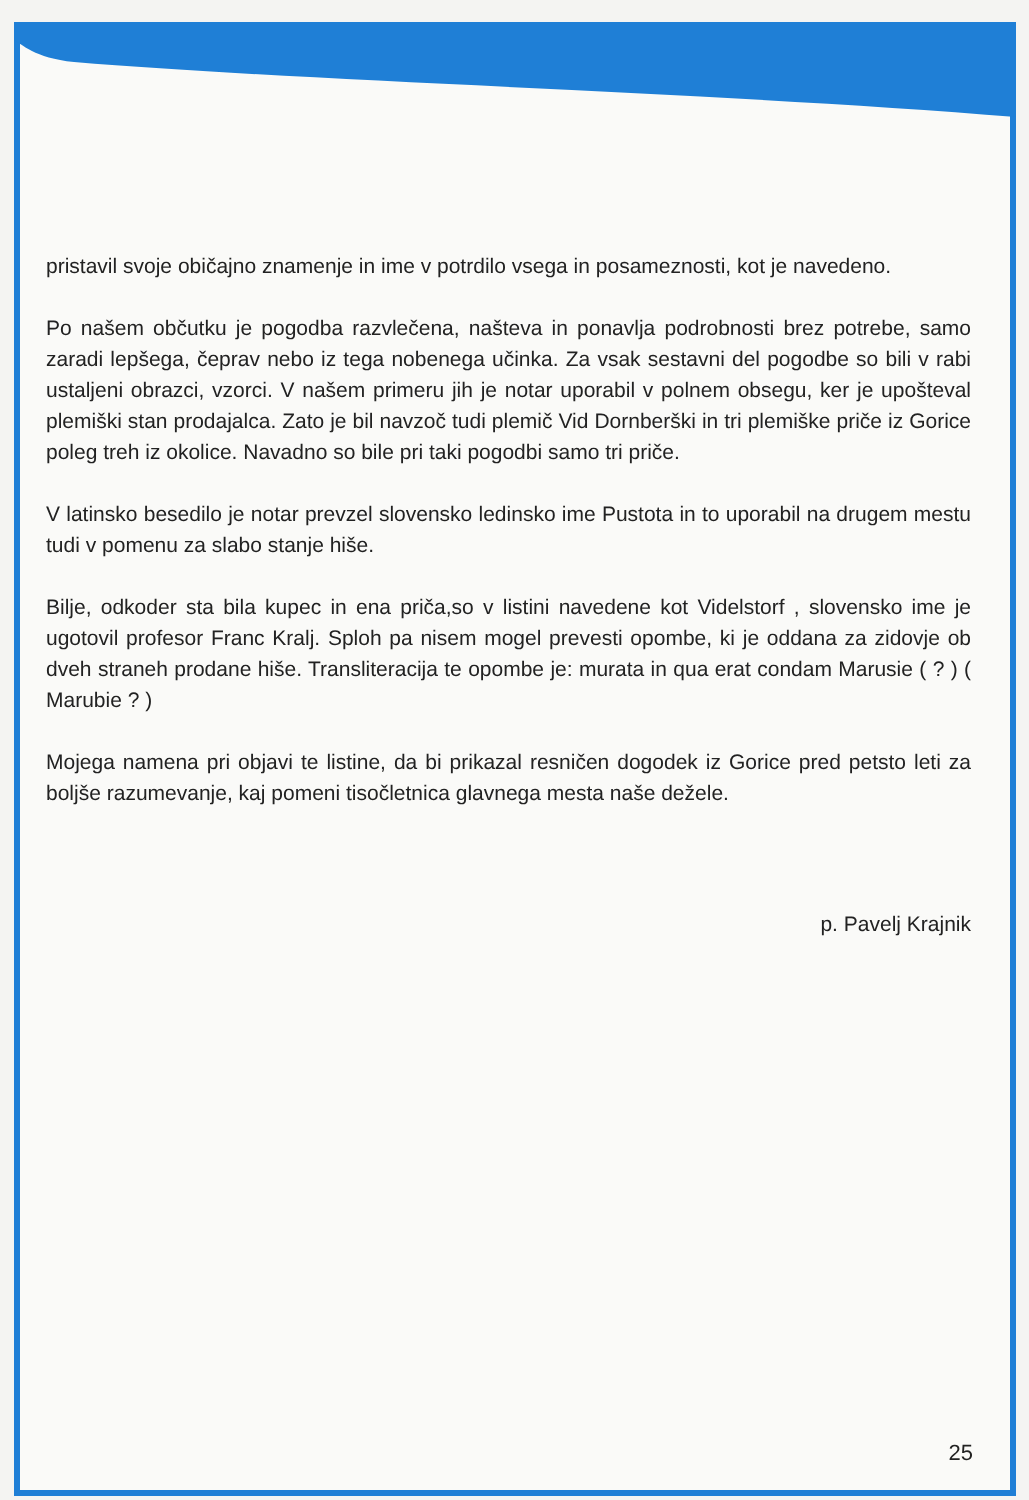pristavil svoje običajno znamenje in ime v potrdilo vsega in posameznosti, kot je navedeno.
Po našem občutku je pogodba razvlečena, našteva in ponavlja podrobnosti brez potrebe, samo zaradi lepšega, čeprav nebo iz tega nobenega učinka. Za vsak sestavni del pogodbe so bili v rabi ustaljeni obrazci, vzorci. V našem primeru jih je notar uporabil v polnem obsegu, ker je upošteval plemiški stan prodajalca. Zato je bil navzoč tudi plemič Vid Dornberški in tri plemiške priče iz Gorice poleg treh iz okolice. Navadno so bile pri taki pogodbi samo tri priče.
V latinsko besedilo je notar prevzel slovensko ledinsko ime Pustota in to uporabil na drugem mestu tudi v pomenu za slabo stanje hiše.
Bilje, odkoder sta bila kupec in ena priča,so v listini navedene kot Videlstorf , slovensko ime je ugotovil profesor Franc Kralj. Sploh pa nisem mogel prevesti opombe, ki je oddana za zidovje ob dveh straneh prodane hiše. Transliteracija te opombe je: murata in qua erat condam Marusie ( ? ) ( Marubie ? )
Mojega namena pri objavi te listine, da bi prikazal resničen dogodek iz Gorice pred petsto leti za boljše razumevanje, kaj pomeni tisočletnica glavnega mesta naše dežele.
p. Pavelj Krajnik
25